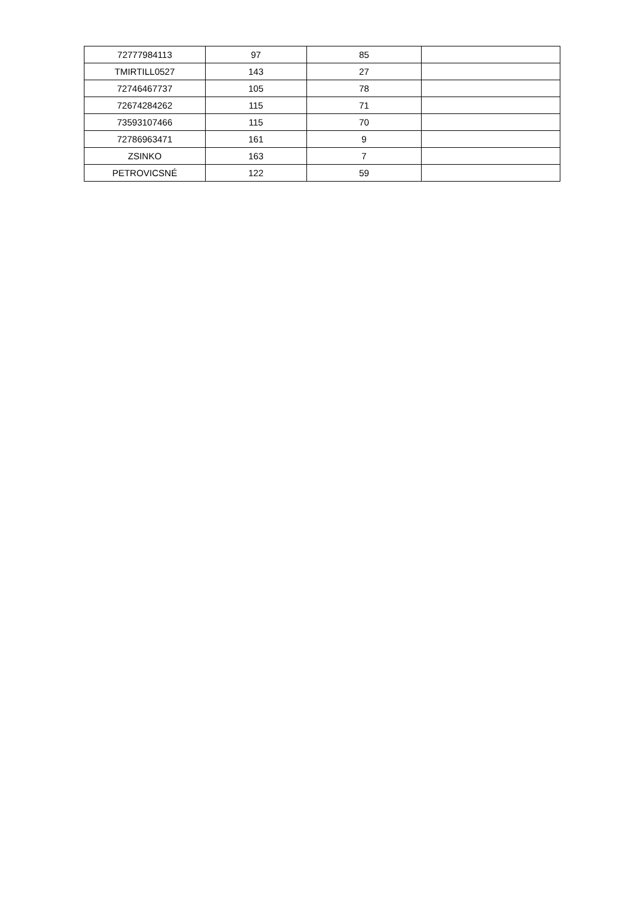| 72777984113 | 97 | 85 | |
| TMIRTILL0527 | 143 | 27 | |
| 72746467737 | 105 | 78 | |
| 72674284262 | 115 | 71 | |
| 73593107466 | 115 | 70 | |
| 72786963471 | 161 | 9 | |
| ZSINKO | 163 | 7 | |
| PETROVICSNÉ | 122 | 59 | |